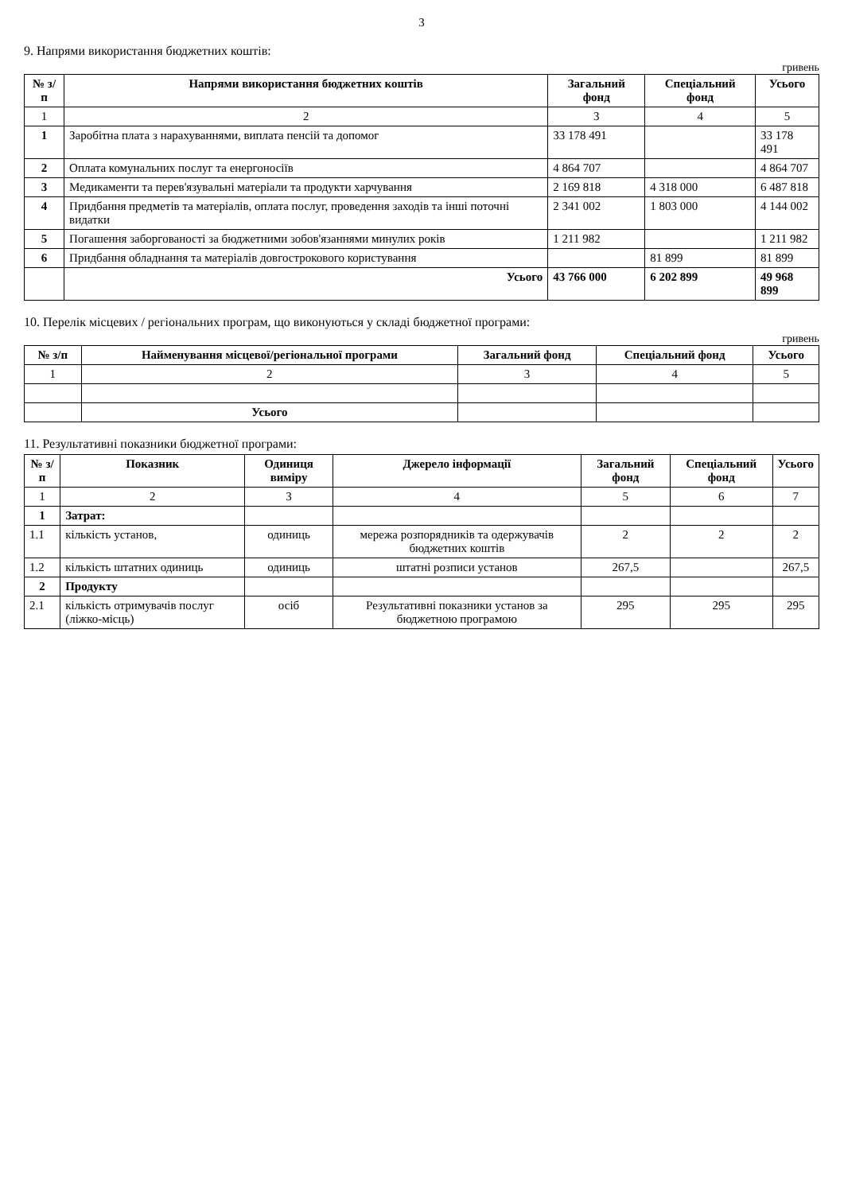3
9. Напрями використання бюджетних коштів:
гривень
| № з/п | Напрями використання бюджетних коштів | Загальний фонд | Спеціальний фонд | Усього |
| --- | --- | --- | --- | --- |
| 1 | 2 | 3 | 4 | 5 |
| 1 | Заробітна плата з нарахуваннями, виплата пенсій та допомог | 33 178 491 | | 33 178 491 |
| 2 | Оплата комунальних послуг та енергоносіїв | 4 864 707 | | 4 864 707 |
| 3 | Медикаменти та перев'язувальні матеріали та продукти харчування | 2 169 818 | 4 318 000 | 6 487 818 |
| 4 | Придбання предметів та матеріалів, оплата послуг, проведення заходів та інші поточні видатки | 2 341 002 | 1 803 000 | 4 144 002 |
| 5 | Погашення заборгованості за бюджетними зобов'язаннями минулих років | 1 211 982 | | 1 211 982 |
| 6 | Придбання обладнання та матеріалів довгострокового користування | | 81 899 | 81 899 |
| | Усього | 43 766 000 | 6 202 899 | 49 968 899 |
10. Перелік місцевих / регіональних програм, що виконуються у складі бюджетної програми:
гривень
| № з/п | Найменування місцевої/регіональної програми | Загальний фонд | Спеціальний фонд | Усього |
| --- | --- | --- | --- | --- |
| 1 | 2 | 3 | 4 | 5 |
| | Усього | | | |
11. Результативні показники бюджетної програми:
| № з/п | Показник | Одиниця виміру | Джерело інформації | Загальний фонд | Спеціальний фонд | Усього |
| --- | --- | --- | --- | --- | --- | --- |
| 1 | 2 | 3 | 4 | 5 | 6 | 7 |
| 1 | Затрат: | | | | | |
| 1.1 | кількість установ, | одиниць | мережа розпорядників та одержувачів бюджетних коштів | 2 | 2 | 2 |
| 1.2 | кількість штатних одиниць | одиниць | штатні розписи установ | 267,5 | | 267,5 |
| 2 | Продукту | | | | | |
| 2.1 | кількість отримувачів послуг (ліжко-місць) | осіб | Результативні показники установ за бюджетною програмою | 295 | 295 | 295 |